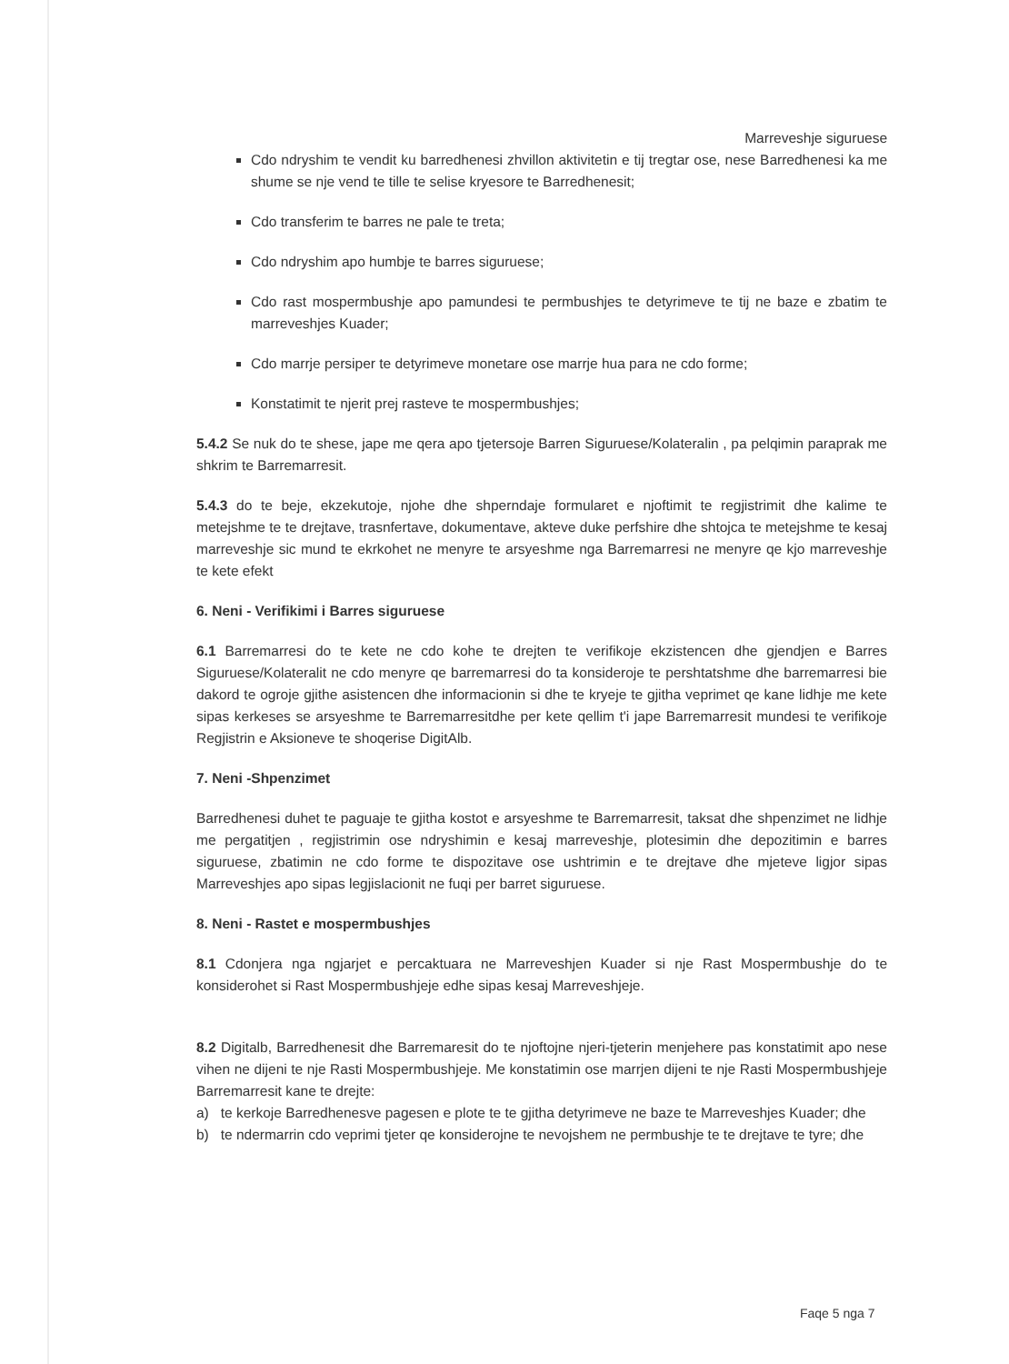Marreveshje siguruese
Cdo ndryshim te vendit ku barredhenesi zhvillon aktivitetin e tij tregtar ose, nese Barredhenesi ka me shume se nje vend te tille te selise kryesore te Barredhenesit;
Cdo transferim te barres ne pale te treta;
Cdo ndryshim apo humbje te barres siguruese;
Cdo rast mospermbushje apo pamundesi te permbushjes te detyrimeve te tij ne baze e zbatim te marreveshjes Kuader;
Cdo marrje persiper te detyrimeve monetare ose marrje hua para ne cdo forme;
Konstatimit te njerit prej rasteve te mospermbushjes;
5.4.2 Se nuk do te shese, jape me qera apo tjetersoje Barren Siguruese/Kolateralin , pa pelqimin paraprak me shkrim te Barremarresit.
5.4.3 do te beje, ekzekutoje, njohe dhe shperndaje formularet e njoftimit te regjistrimit dhe kalime te metejshme te te drejtave, trasnfertave, dokumentave, akteve duke perfshire dhe shtojca te metejshme te kesaj marreveshje sic mund te ekrkohet ne menyre te arsyeshme nga Barremarresi ne menyre qe kjo marreveshje te kete efekt
6. Neni - Verifikimi i Barres siguruese
6.1 Barremarresi do te kete ne cdo kohe te drejten te verifikoje ekzistencen dhe gjendjen e Barres Siguruese/Kolateralit ne cdo menyre qe barremarresi do ta konsideroje te pershtatshme dhe barremarresi bie dakord te ogroje gjithe asistencen dhe informacionin si dhe te kryeje te gjitha veprimet qe kane lidhje me kete sipas kerkeses se arsyeshme te Barremarresitdhe per kete qellim t'i jape Barremarresit mundesi te verifikoje Regjistrin e Aksioneve te shoqerise DigitAlb.
7. Neni -Shpenzimet
Barredhenesi duhet te paguaje te gjitha kostot e arsyeshme te Barremarresit, taksat dhe shpenzimet ne lidhje me pergatitjen , regjistrimin ose ndryshimin e kesaj marreveshje, plotesimin dhe depozitimin e barres siguruese, zbatimin ne cdo forme te dispozitave ose ushtrimin e te drejtave dhe mjeteve ligjor sipas Marreveshjes apo sipas legjislacionit ne fuqi per barret siguruese.
8. Neni - Rastet e mospermbushjes
8.1 Cdonjera nga ngjarjet e percaktuara ne Marreveshjen Kuader si nje Rast Mospermbushje do te konsiderohet si Rast Mospermbushjeje edhe sipas kesaj Marreveshjeje.
8.2 Digitalb, Barredhenesit dhe Barremaresit do te njoftojne njeri-tjeterin menjehere pas konstatimit apo nese vihen ne dijeni te nje Rasti Mospermbushjeje. Me konstatimin ose marrjen dijeni te nje Rasti Mospermbushjeje Barremarresit kane te drejte:
a) te kerkoje Barredhenesve pagesen e plote te te gjitha detyrimeve ne baze te Marreveshjes Kuader; dhe
b) te ndermarrin cdo veprimi tjeter qe konsiderojne te nevojshem ne permbushje te te drejtave te tyre; dhe
Faqe 5 nga 7